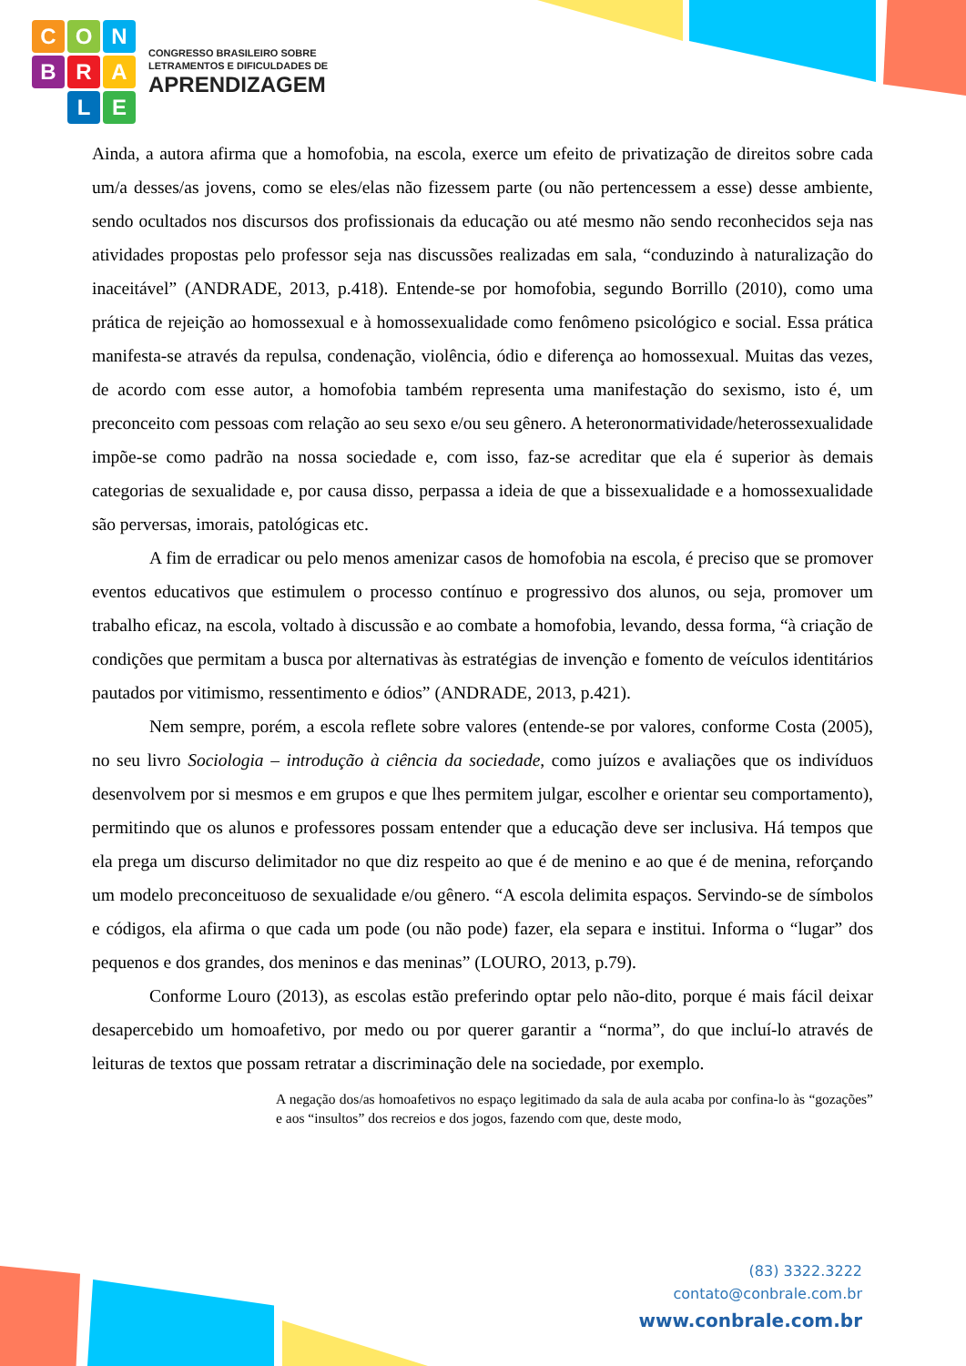C
O
N
B
R
A
L
E
CONGRESSO BRASILEIRO SOBRE
LETRAMENTOS E DIFICULDADES DE
APRENDIZAGEM
Ainda, a autora afirma que a homofobia, na escola, exerce um efeito de privatização de direitos sobre cada um/a desses/as jovens, como se eles/elas não fizessem parte (ou não pertencessem a esse) desse ambiente, sendo ocultados nos discursos dos profissionais da educação ou até mesmo não sendo reconhecidos seja nas atividades propostas pelo professor seja nas discussões realizadas em sala, “conduzindo à naturalização do inaceitável” (ANDRADE, 2013, p.418). Entende-se por homofobia, segundo Borrillo (2010), como uma prática de rejeição ao homossexual e à homossexualidade como fenômeno psicológico e social. Essa prática manifesta-se através da repulsa, condenação, violência, ódio e diferença ao homossexual. Muitas das vezes, de acordo com esse autor, a homofobia também representa uma manifestação do sexismo, isto é, um preconceito com pessoas com relação ao seu sexo e/ou seu gênero. A heteronormatividade/heterossexualidade impõe-se como padrão na nossa sociedade e, com isso, faz-se acreditar que ela é superior às demais categorias de sexualidade e, por causa disso, perpassa a ideia de que a bissexualidade e a homossexualidade são perversas, imorais, patológicas etc.
A fim de erradicar ou pelo menos amenizar casos de homofobia na escola, é preciso que se promover eventos educativos que estimulem o processo contínuo e progressivo dos alunos, ou seja, promover um trabalho eficaz, na escola, voltado à discussão e ao combate a homofobia, levando, dessa forma, “à criação de condições que permitam a busca por alternativas às estratégias de invenção e fomento de veículos identitários pautados por vitimismo, ressentimento e ódios” (ANDRADE, 2013, p.421).
Nem sempre, porém, a escola reflete sobre valores (entende-se por valores, conforme Costa (2005), no seu livro Sociologia – introdução à ciência da sociedade, como juízos e avaliações que os indivíduos desenvolvem por si mesmos e em grupos e que lhes permitem julgar, escolher e orientar seu comportamento), permitindo que os alunos e professores possam entender que a educação deve ser inclusiva. Há tempos que ela prega um discurso delimitador no que diz respeito ao que é de menino e ao que é de menina, reforçando um modelo preconceituoso de sexualidade e/ou gênero. “A escola delimita espaços. Servindo-se de símbolos e códigos, ela afirma o que cada um pode (ou não pode) fazer, ela separa e institui. Informa o “lugar” dos pequenos e dos grandes, dos meninos e das meninas” (LOURO, 2013, p.79).
Conforme Louro (2013), as escolas estão preferindo optar pelo não-dito, porque é mais fácil deixar desapercebido um homoafetivo, por medo ou por querer garantir a “norma”, do que incluí-lo através de leituras de textos que possam retratar a discriminação dele na sociedade, por exemplo.
A negação dos/as homoafetivos no espaço legitimado da sala de aula acaba por confina-lo às “gozações” e aos “insultos” dos recreios e dos jogos, fazendo com que, deste modo,
(83) 3322.3222
contato@conbrale.com.br
www.conbrale.com.br